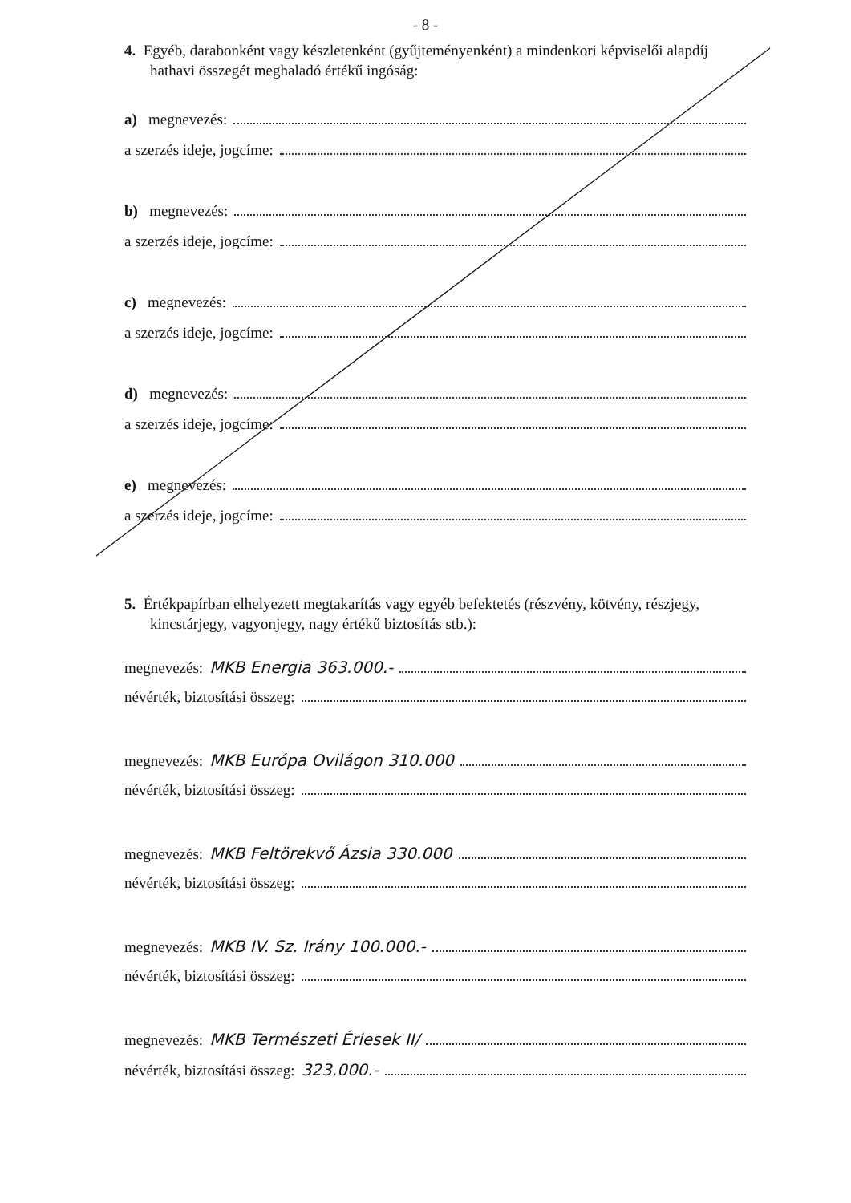- 8 -
4. Egyéb, darabonként vagy készletenként (gyűjteményenként) a mindenkori képviselői alapdíj hathavi összegét meghaladó értékű ingóság:
a) megnevezés:
a szerzés ideje, jogcíme:
b) megnevezés:
a szerzés ideje, jogcíme:
c) megnevezés:
a szerzés ideje, jogcíme:
d) megnevezés:
a szerzés ideje, jogcíme:
e) megnevezés:
a szerzés ideje, jogcíme:
5. Értékpapírban elhelyezett megtakarítás vagy egyéb befektetés (részvény, kötvény, részjegy, kincstárjegy, vagyonjegy, nagy értékű biztosítás stb.):
megnevezés: MKB Energia 363.000.-
névérték, biztosítási összeg:
megnevezés: MKB Európa Ovilágon 310.000
névérték, biztosítási összeg:
megnevezés: MKB Feltörekvő Ázsia 330.000
névérték, biztosítási összeg:
megnevezés: MKB IV. Sz. Irány 100.000.-
névérték, biztosítási összeg:
megnevezés: MKB Természeti Ériesek II/
névérték, biztosítási összeg: 323.000.-